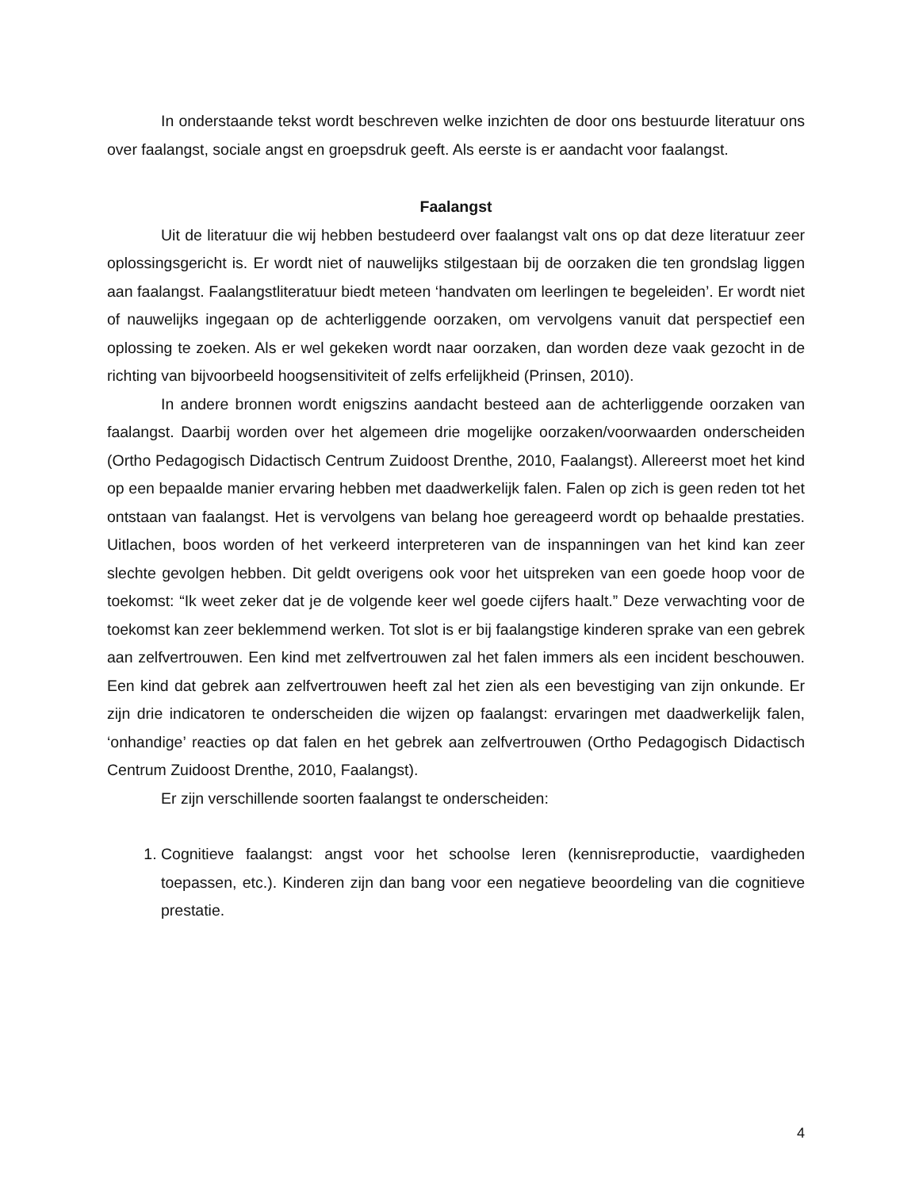In onderstaande tekst wordt beschreven welke inzichten de door ons bestuurde literatuur ons over faalangst, sociale angst en groepsdruk geeft. Als eerste is er aandacht voor faalangst.
Faalangst
Uit de literatuur die wij hebben bestudeerd over faalangst valt ons op dat deze literatuur zeer oplossingsgericht is. Er wordt niet of nauwelijks stilgestaan bij de oorzaken die ten grondslag liggen aan faalangst. Faalangstliteratuur biedt meteen ‘handvaten om leerlingen te begeleiden’. Er wordt niet of nauwelijks ingegaan op de achterliggende oorzaken, om vervolgens vanuit dat perspectief een oplossing te zoeken. Als er wel gekeken wordt naar oorzaken, dan worden deze vaak gezocht in de richting van bijvoorbeeld hoogsensitiviteit of zelfs erfelijkheid (Prinsen, 2010).
In andere bronnen wordt enigszins aandacht besteed aan de achterliggende oorzaken van faalangst. Daarbij worden over het algemeen drie mogelijke oorzaken/voorwaarden onderscheiden (Ortho Pedagogisch Didactisch Centrum Zuidoost Drenthe, 2010, Faalangst). Allereerst moet het kind op een bepaalde manier ervaring hebben met daadwerkelijk falen. Falen op zich is geen reden tot het ontstaan van faalangst. Het is vervolgens van belang hoe gereageerd wordt op behaalde prestaties. Uitlachen, boos worden of het verkeerd interpreteren van de inspanningen van het kind kan zeer slechte gevolgen hebben. Dit geldt overigens ook voor het uitspreken van een goede hoop voor de toekomst: “Ik weet zeker dat je de volgende keer wel goede cijfers haalt.” Deze verwachting voor de toekomst kan zeer beklemmend werken. Tot slot is er bij faalangstige kinderen sprake van een gebrek aan zelfvertrouwen. Een kind met zelfvertrouwen zal het falen immers als een incident beschouwen. Een kind dat gebrek aan zelfvertrouwen heeft zal het zien als een bevestiging van zijn onkunde. Er zijn drie indicatoren te onderscheiden die wijzen op faalangst: ervaringen met daadwerkelijk falen, ‘onhandige’ reacties op dat falen en het gebrek aan zelfvertrouwen (Ortho Pedagogisch Didactisch Centrum Zuidoost Drenthe, 2010, Faalangst).
Er zijn verschillende soorten faalangst te onderscheiden:
1. Cognitieve faalangst: angst voor het schoolse leren (kennisreproductie, vaardigheden toepassen, etc.). Kinderen zijn dan bang voor een negatieve beoordeling van die cognitieve prestatie.
4